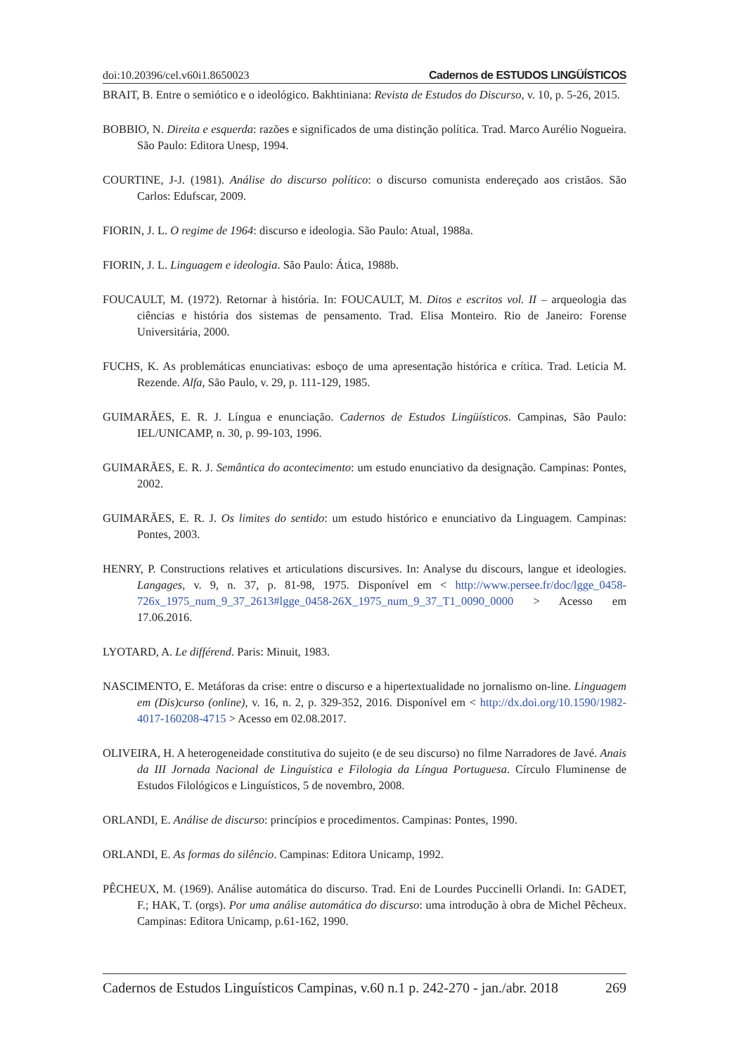doi:10.20396/cel.v60i1.8650023 Cadernos de ESTUDOS LINGÜÍSTICOS
BRAIT, B. Entre o semiótico e o ideológico. Bakhtiniana: Revista de Estudos do Discurso, v. 10, p. 5-26, 2015.
BOBBIO, N. Direita e esquerda: razões e significados de uma distinção política. Trad. Marco Aurélio Nogueira. São Paulo: Editora Unesp, 1994.
COURTINE, J-J. (1981). Análise do discurso político: o discurso comunista endereçado aos cristãos. São Carlos: Edufscar, 2009.
FIORIN, J. L. O regime de 1964: discurso e ideologia. São Paulo: Atual, 1988a.
FIORIN, J. L. Linguagem e ideologia. São Paulo: Ática, 1988b.
FOUCAULT, M. (1972). Retornar à história. In: FOUCAULT, M. Ditos e escritos vol. II – arqueologia das ciências e história dos sistemas de pensamento. Trad. Elisa Monteiro. Rio de Janeiro: Forense Universitária, 2000.
FUCHS, K. As problemáticas enunciativas: esboço de uma apresentação histórica e crítica. Trad. Leticia M. Rezende. Alfa, São Paulo, v. 29, p. 111-129, 1985.
GUIMARÃES, E. R. J. Língua e enunciação. Cadernos de Estudos Lingüísticos. Campinas, São Paulo: IEL/UNICAMP, n. 30, p. 99-103, 1996.
GUIMARÃES, E. R. J. Semântica do acontecimento: um estudo enunciativo da designação. Campinas: Pontes, 2002.
GUIMARÃES, E. R. J. Os limites do sentido: um estudo histórico e enunciativo da Linguagem. Campinas: Pontes, 2003.
HENRY, P. Constructions relatives et articulations discursives. In: Analyse du discours, langue et ideologies. Langages, v. 9, n. 37, p. 81-98, 1975. Disponível em < http://www.persee.fr/doc/lgge_0458-726x_1975_num_9_37_2613#lgge_0458-26X_1975_num_9_37_T1_0090_0000 > Acesso em 17.06.2016.
LYOTARD, A. Le différend. Paris: Minuit, 1983.
NASCIMENTO, E. Metáforas da crise: entre o discurso e a hipertextualidade no jornalismo on-line. Linguagem em (Dis)curso (online), v. 16, n. 2, p. 329-352, 2016. Disponível em < http://dx.doi.org/10.1590/1982-4017-160208-4715 > Acesso em 02.08.2017.
OLIVEIRA, H. A heterogeneidade constitutiva do sujeito (e de seu discurso) no filme Narradores de Javé. Anais da III Jornada Nacional de Linguística e Filologia da Língua Portuguesa. Círculo Fluminense de Estudos Filológicos e Linguísticos, 5 de novembro, 2008.
ORLANDI, E. Análise de discurso: princípios e procedimentos. Campinas: Pontes, 1990.
ORLANDI, E. As formas do silêncio. Campinas: Editora Unicamp, 1992.
PÊCHEUX, M. (1969). Análise automática do discurso. Trad. Eni de Lourdes Puccinelli Orlandi. In: GADET, F.; HAK, T. (orgs). Por uma análise automática do discurso: uma introdução à obra de Michel Pêcheux. Campinas: Editora Unicamp, p.61-162, 1990.
Cadernos de Estudos Linguísticos Campinas, v.60 n.1 p. 242-270 - jan./abr. 2018 269